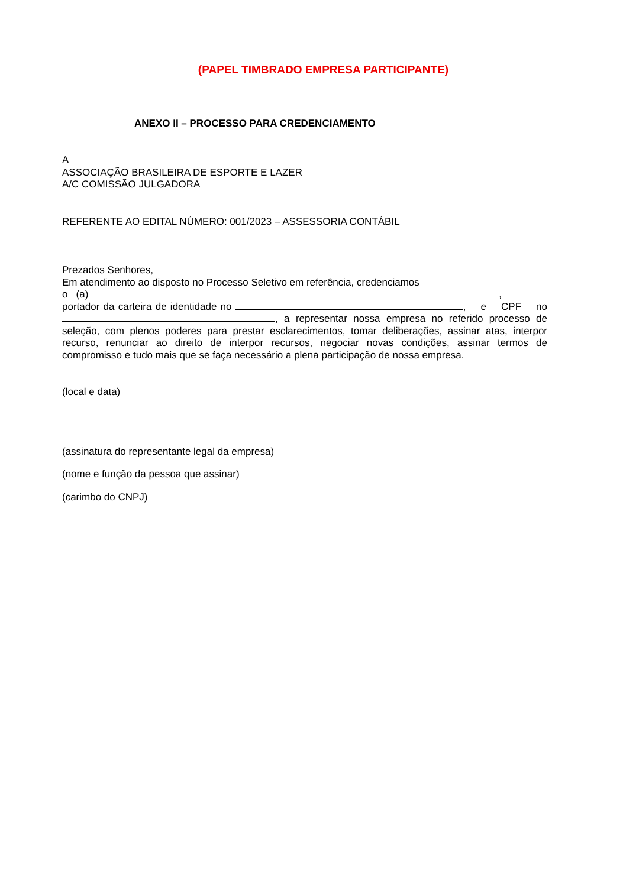(PAPEL TIMBRADO EMPRESA PARTICIPANTE)
ANEXO II – PROCESSO PARA CREDENCIAMENTO
A
ASSOCIAÇÃO BRASILEIRA DE ESPORTE E LAZER
A/C COMISSÃO JULGADORA
REFERENTE AO EDITAL NÚMERO: 001/2023 – ASSESSORIA CONTÁBIL
Prezados Senhores,
Em atendimento ao disposto no Processo Seletivo em referência, credenciamos
o (a) ,
portador da carteira de identidade no , e CPF no , a representar nossa empresa no referido processo de seleção, com plenos poderes para prestar esclarecimentos, tomar deliberações, assinar atas, interpor recurso, renunciar ao direito de interpor recursos, negociar novas condições, assinar termos de compromisso e tudo mais que se faça necessário a plena participação de nossa empresa.
(local e data)
(assinatura do representante legal da empresa)
(nome e função da pessoa que assinar)
(carimbo do CNPJ)